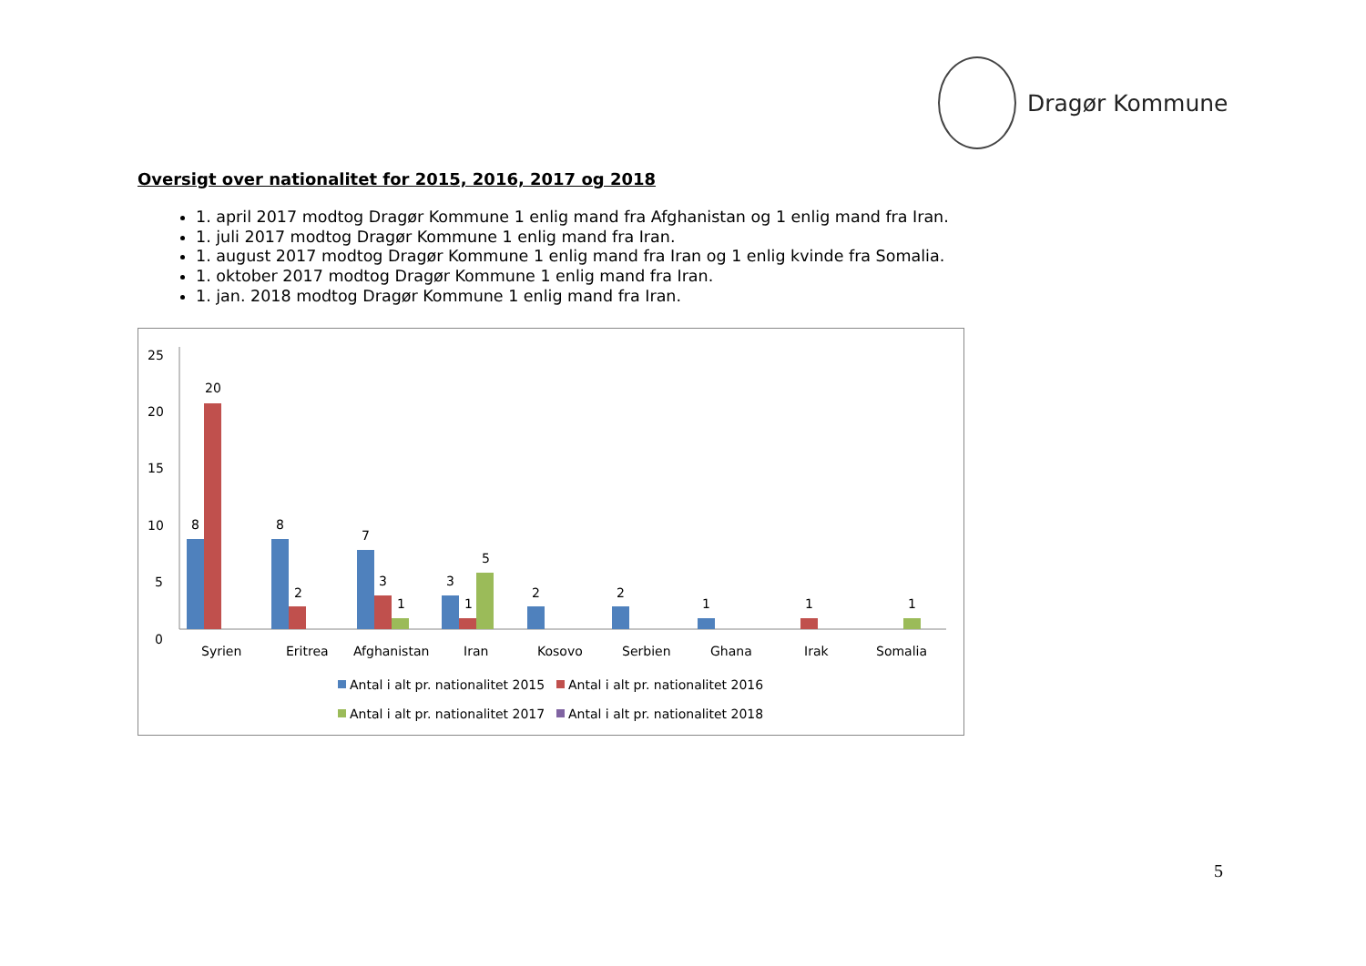Dragør Kommune
Oversigt over nationalitet for 2015, 2016, 2017 og 2018
1. april 2017 modtog Dragør Kommune 1 enlig mand fra Afghanistan og 1 enlig mand fra Iran.
1. juli 2017 modtog Dragør Kommune 1 enlig mand fra Iran.
1. august 2017 modtog Dragør Kommune 1 enlig mand fra Iran og 1 enlig kvinde fra Somalia.
1. oktober 2017 modtog Dragør Kommune 1 enlig mand fra Iran.
1. jan. 2018 modtog Dragør Kommune 1 enlig mand fra Iran.
25
20
15
10
5
0
8
20
8
2
7
3
1
3
1
5
2
2
1
1
1
Syrien
Eritrea
Afghanistan
Iran
Kosovo
Serbien
Ghana
Irak
Somalia
Antal i alt pr. nationalitet 2015
Antal i alt pr. nationalitet 2016
Antal i alt pr. nationalitet 2017
Antal i alt pr. nationalitet 2018
5